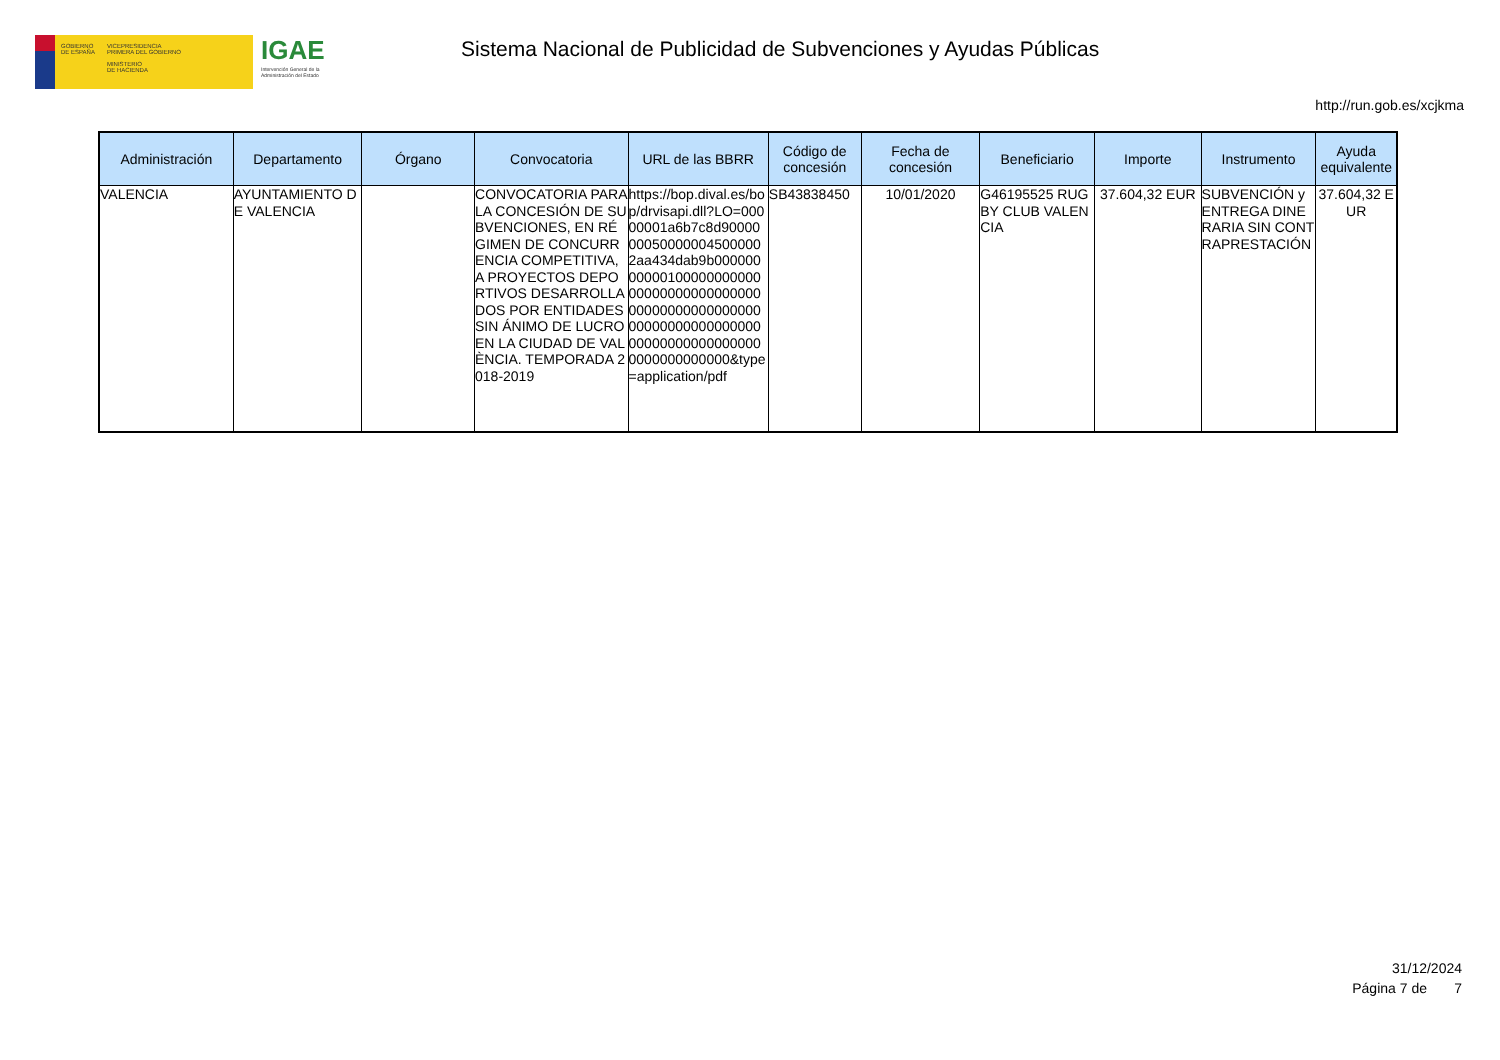GOBIERNO
DE ESPAÑA
VICEPRESIDENCIA
PRIMERA DEL GOBIERNO
MINISTERIO
DE HACIENDA
IGAE
Intervención General de la Administración del Estado
Sistema Nacional de Publicidad de Subvenciones y Ayudas Públicas
http://run.gob.es/xcjkma
| Administración | Departamento | Órgano | Convocatoria | URL de las BBRR | Código de concesión | Fecha de concesión | Beneficiario | Importe | Instrumento | Ayuda equivalente |
| --- | --- | --- | --- | --- | --- | --- | --- | --- | --- | --- |
| VALENCIA | AYUNTAMIENTO DE VALENCIA | | CONVOCATORIA PARA LA CONCESIÓN DE SUBVENCIONES, EN RÉGIMEN DE CONCURRENCIA COMPETITIVA, A PROYECTOS DEPORTIVOS DESARROLLADOS POR ENTIDADES SIN ÁNIMO DE LUCRO EN LA CIUDAD DE VALÈNCIA. TEMPORADA 2018-2019 | https://bop.dival.es/bop/drvisapi.dll?LO=00000001a6b7c8d9000000050000004500000 2aa434dab9b00000000000100000000000000000000000000000000000000000000000000000000000000000000000000000000000000000000&type=application/pdf | SB43838450 | 10/01/2020 | G46195525 RUGBY CLUB VALENCIA | 37.604,32 EUR | SUBVENCIÓN y ENTREGA DINERARIA SIN CONTRAPRESTACIÓN | 37.604,32 EUR |
31/12/2024
Página 7 de 7